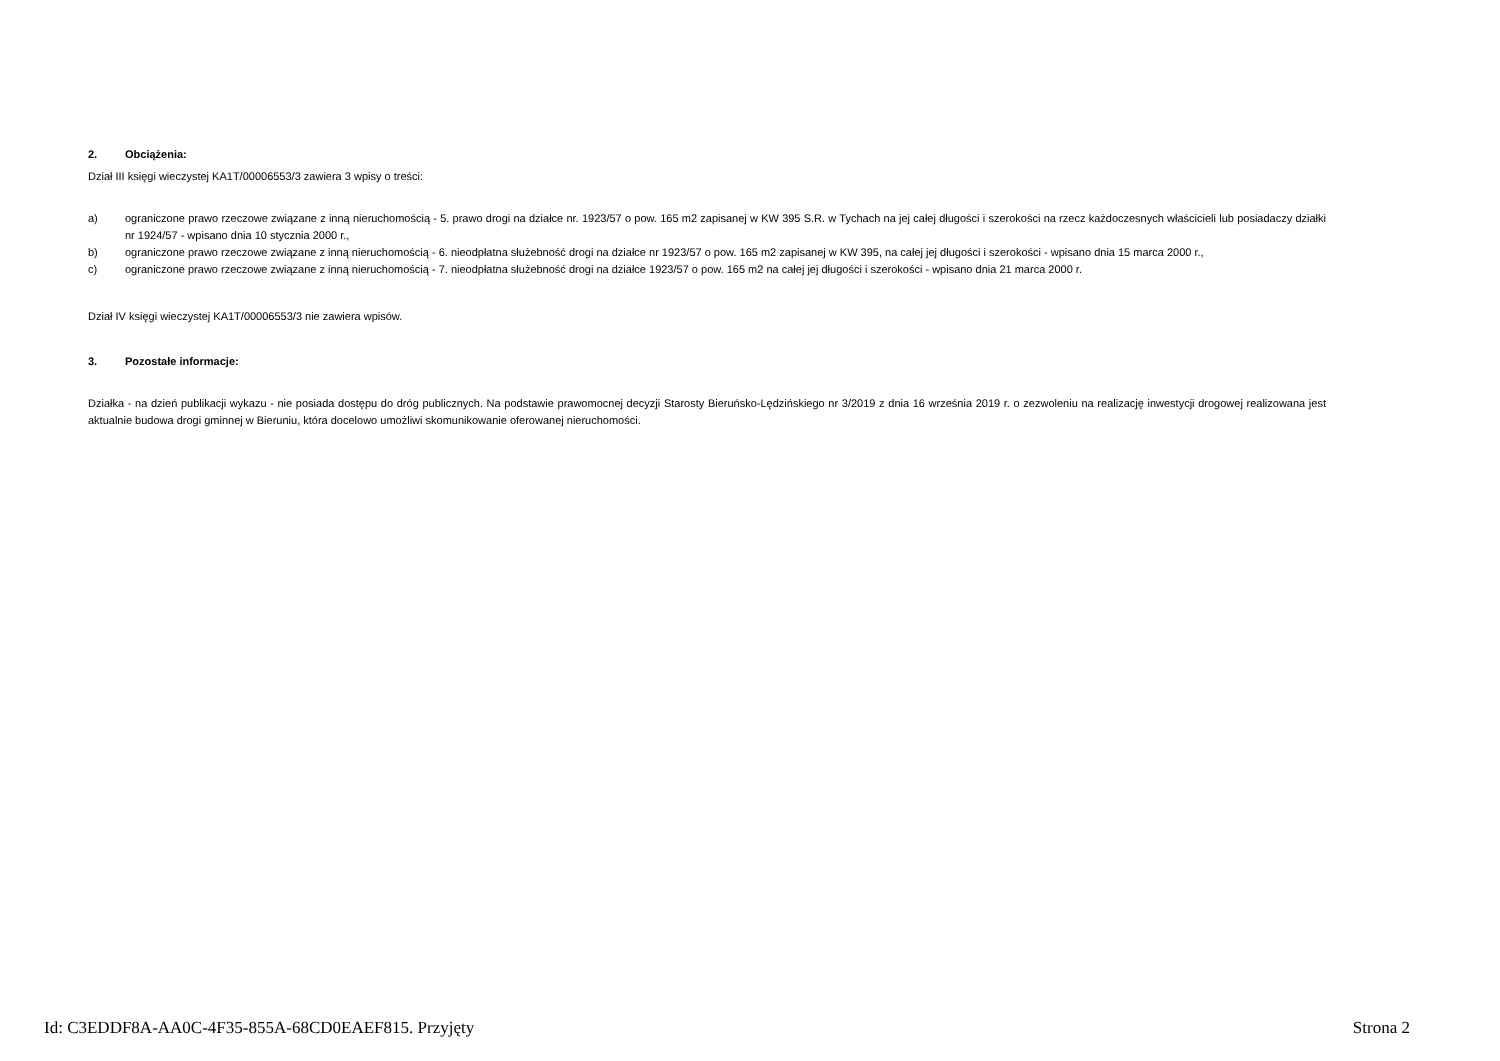2. Obciążenia:
Dział III księgi wieczystej KA1T/00006553/3 zawiera 3 wpisy o treści:
a) ograniczone prawo rzeczowe związane z inną nieruchomością - 5. prawo drogi na działce nr. 1923/57 o pow. 165 m2 zapisanej w KW 395 S.R. w Tychach na jej całej długości i szerokości na rzecz każdoczesnych właścicieli lub posiadaczy działki nr 1924/57 - wpisano dnia 10 stycznia 2000 r.,
b) ograniczone prawo rzeczowe związane z inną nieruchomością - 6. nieodpłatna służebność drogi na działce nr 1923/57 o pow. 165 m2 zapisanej w KW 395, na całej jej długości i szerokości - wpisano dnia 15 marca 2000 r.,
c) ograniczone prawo rzeczowe związane z inną nieruchomością - 7. nieodpłatna służebność drogi na działce 1923/57 o pow. 165 m2 na całej jej długości i szerokości - wpisano dnia 21 marca 2000 r.
Dział IV księgi wieczystej KA1T/00006553/3 nie zawiera wpisów.
3. Pozostałe informacje:
Działka - na dzień publikacji wykazu - nie posiada dostępu do dróg publicznych. Na podstawie prawomocnej decyzji Starosty Bieruńsko-Lędzińskiego nr 3/2019 z dnia 16 września 2019 r. o zezwoleniu na realizację inwestycji drogowej realizowana jest aktualnie budowa drogi gminnej w Bieruniu, która docelowo umożliwi skomunikowanie oferowanej nieruchomości.
Id: C3EDDF8A-AA0C-4F35-855A-68CD0EAEF815. Przyjęty Strona 2